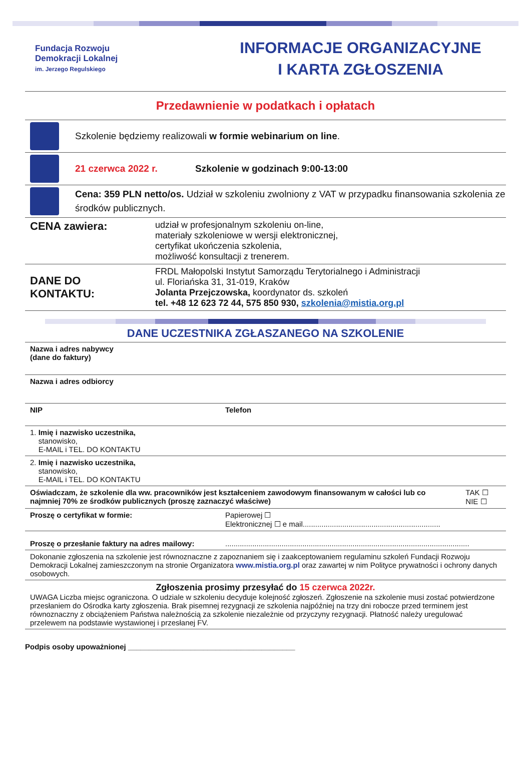Fundacja Rozwoju
Demokracji Lokalnej
im. Jerzego Regulskiego
INFORMACJE ORGANIZACYJNE
I KARTA ZGŁOSZENIA
Przedawnienie w podatkach i opłatach
Szkolenie będziemy realizowali w formie webinarium on line.
21 czerwca 2022 r.
Szkolenie w godzinach 9:00-13:00
Cena: 359 PLN netto/os. Udział w szkoleniu zwolniony z VAT w przypadku finansowania szkolenia ze środków publicznych.
| CENA zawiera: | udział w profesjonalnym szkoleniu on-line, materiały szkoleniowe w wersji elektronicznej, certyfikat ukończenia szkolenia, możliwość konsultacji z trenerem. |
| DANE DO KONTAKTU: | FRDL Małopolski Instytut Samorządu Terytorialnego i Administracji ul. Floriańska 31, 31-019, Kraków Jolanta Przejczowska, koordynator ds. szkoleń tel. +48 12 623 72 44, 575 850 930, szkolenia@mistia.org.pl |
DANE UCZESTNIKA ZGŁASZANEGO NA SZKOLENIE
| Nazwa i adres nabywcy (dane do faktury) | | |
| Nazwa i adres odbiorcy | | |
| NIP | Telefon | |
| 1. Imię i nazwisko uczestnika, stanowisko, E-MAIL i TEL. DO KONTAKTU | | |
| 2. Imię i nazwisko uczestnika, stanowisko, E-MAIL i TEL. DO KONTAKTU | | |
| Oświadczam, że szkolenie dla ww. pracowników jest kształceniem zawodowym finansowanym w całości lub co najmniej 70% ze środków publicznych (proszę zaznaczyć właściwe) | | TAK ☐ NIE ☐ |
| Proszę o certyfikat w formie: | Papierowej ☐ Elektronicznej ☐ e mail.................................................................. | |
| Proszę o przesłanie faktury na adres mailowy: | ..................................................................................................................... | |
| Dokonanie zgłoszenia na szkolenie jest równoznaczne z zapoznaniem się i zaakceptowaniem regulaminu szkoleń Fundacji Rozwoju Demokracji Lokalnej zamieszczonym na stronie Organizatora www.mistia.org.pl oraz zawartej w nim Polityce prywatności i ochrony danych osobowych. | | |
| Zgłoszenia prosimy przesyłać do 15 czerwca 2022r. UWAGA Liczba miejsc ograniczona. O udziale w szkoleniu decyduje kolejność zgłoszeń. Zgłoszenie na szkolenie musi zostać potwierdzone przesłaniem do Ośrodka karty zgłoszenia. Brak pisemnej rezygnacji ze szkolenia najpóźniej na trzy dni robocze przed terminem jest równoznaczny z obciążeniem Państwa należnością za szkolenie niezależnie od przyczyny rezygnacji. Płatność należy uregulować przelewem na podstawie wystawionej i przesłanej FV. | | |
Podpis osoby upoważnionej ________________________________________